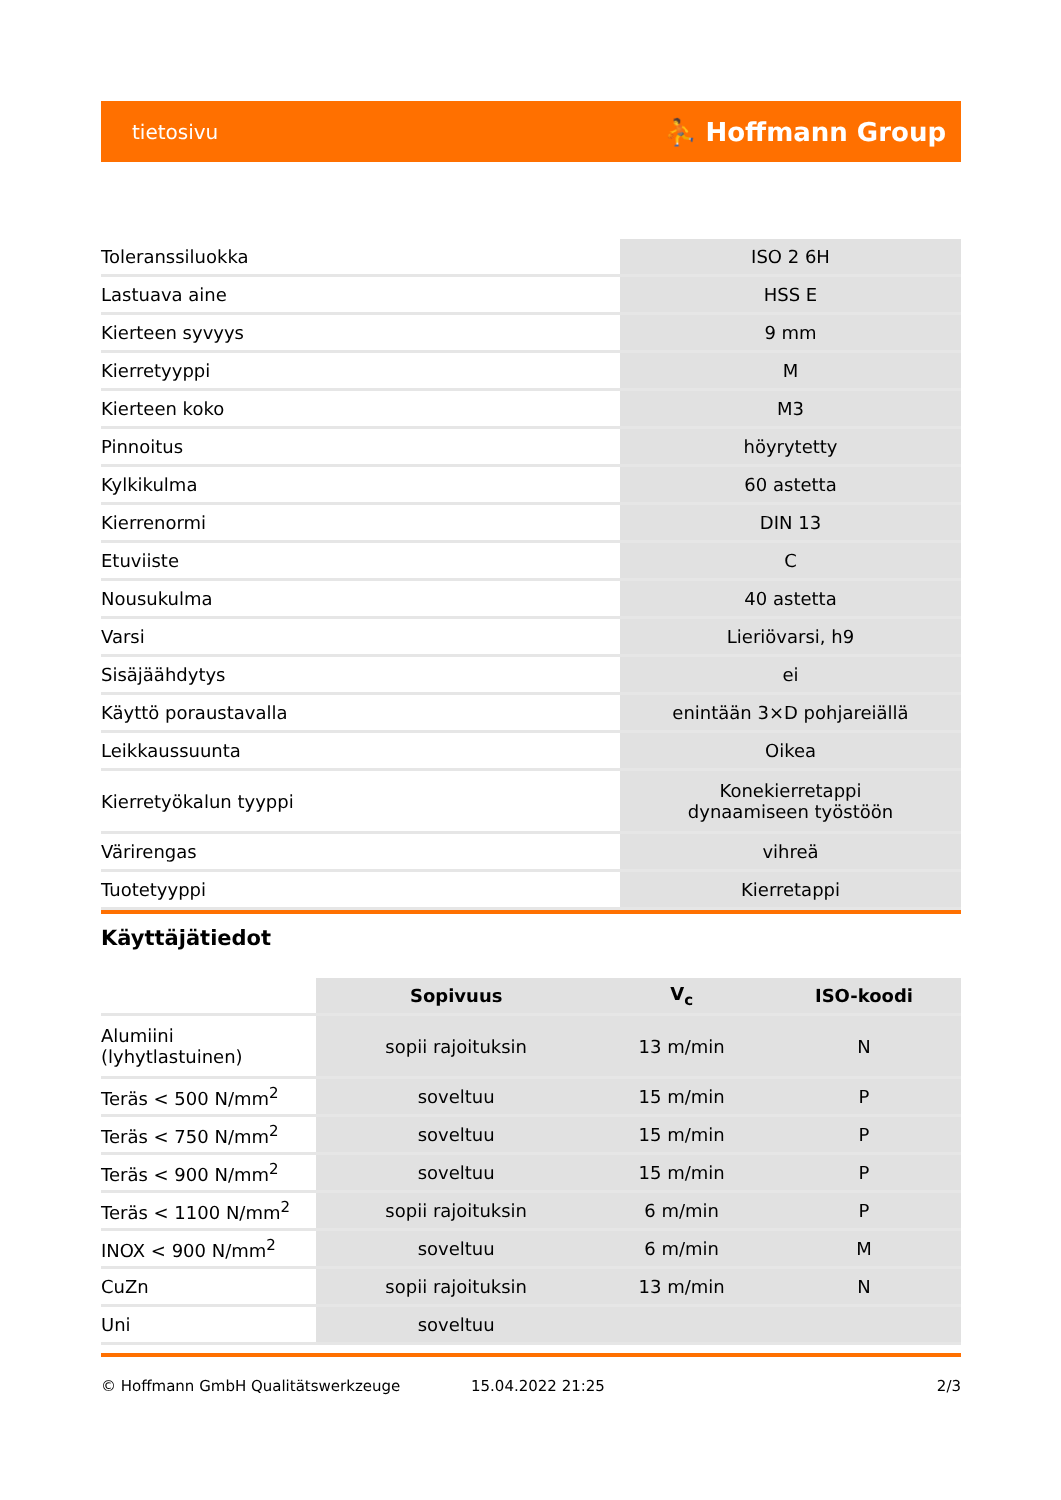tietosivu ⛹ Hoffmann Group
| Toleranssiluokka | ISO 2 6H |
| Lastuava aine | HSS E |
| Kierteen syvyys | 9 mm |
| Kierretyyppi | M |
| Kierteen koko | M3 |
| Pinnoitus | höyrytetty |
| Kylkikulma | 60 astetta |
| Kierrenormi | DIN 13 |
| Etuviiste | C |
| Nousukulma | 40 astetta |
| Varsi | Lieriövarsi, h9 |
| Sisäjäähdytys | ei |
| Käyttö poraustavalla | enintään 3×D pohjareiällä |
| Leikkaussuunta | Oikea |
| Kierretyökalun tyyppi | Konekierretappi dynaamiseen työstöön |
| Värirengas | vihreä |
| Tuotetyyppi | Kierretappi |
Käyttäjätiedot
| | Sopivuus | V<sub>c</sub> | ISO-koodi |
| --- | --- | --- | --- |
| Alumiini (lyhytlastuinen) | sopii rajoituksin | 13 m/min | N |
| Teräs < 500 N/mm<sup>2</sup> | soveltuu | 15 m/min | P |
| Teräs < 750 N/mm<sup>2</sup> | soveltuu | 15 m/min | P |
| Teräs < 900 N/mm<sup>2</sup> | soveltuu | 15 m/min | P |
| Teräs < 1100 N/mm<sup>2</sup> | sopii rajoituksin | 6 m/min | P |
| INOX < 900 N/mm<sup>2</sup> | soveltuu | 6 m/min | M |
| CuZn | sopii rajoituksin | 13 m/min | N |
| Uni | soveltuu | | |
© Hoffmann GmbH Qualitätswerkzeuge 15.04.2022 21:25 2/3